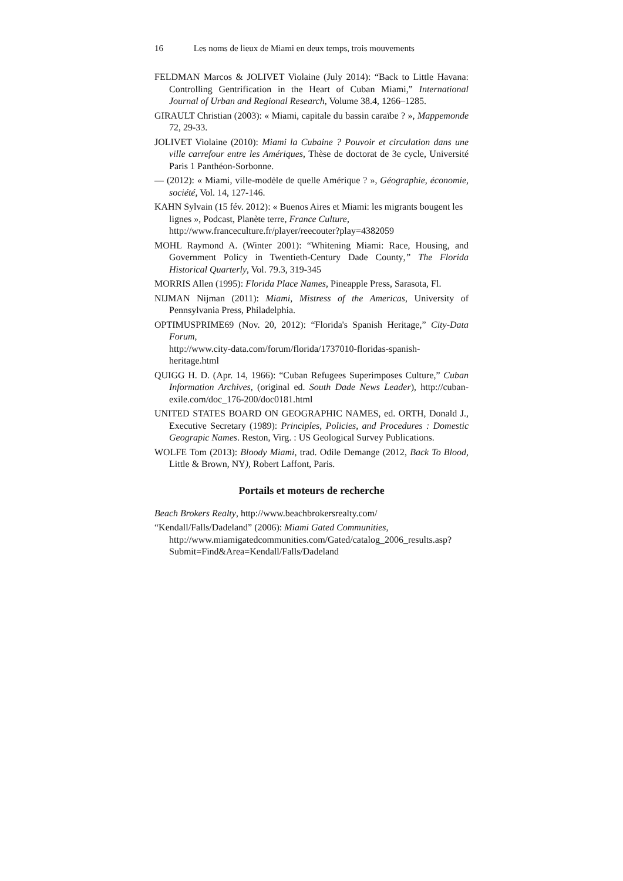16 Les noms de lieux de Miami en deux temps, trois mouvements
FELDMAN Marcos & JOLIVET Violaine (July 2014): “Back to Little Havana: Controlling Gentrification in the Heart of Cuban Miami,” International Journal of Urban and Regional Research, Volume 38.4, 1266–1285.
GIRAULT Christian (2003): « Miami, capitale du bassin caraïbe ? », Mappemonde 72, 29-33.
JOLIVET Violaine (2010): Miami la Cubaine ? Pouvoir et circulation dans une ville carrefour entre les Amériques, Thèse de doctorat de 3e cycle, Université Paris 1 Panthéon-Sorbonne.
— (2012): « Miami, ville-modèle de quelle Amérique ? », Géographie, économie, société, Vol. 14, 127-146.
KAHN Sylvain (15 fév. 2012): « Buenos Aires et Miami: les migrants bougent les lignes », Podcast, Planète terre, France Culture, http://www.franceculture.fr/player/reecouter?play=4382059
MOHL Raymond A. (Winter 2001): “Whitening Miami: Race, Housing, and Government Policy in Twentieth-Century Dade County,” The Florida Historical Quarterly, Vol. 79.3, 319-345
MORRIS Allen (1995): Florida Place Names, Pineapple Press, Sarasota, Fl.
NIJMAN Nijman (2011): Miami, Mistress of the Americas, University of Pennsylvania Press, Philadelphia.
OPTIMUSPRIME69 (Nov. 20, 2012): “Florida's Spanish Heritage,” City-Data Forum,
http://www.city-data.com/forum/florida/1737010-floridas-spanish-heritage.html
QUIGG H. D. (Apr. 14, 1966): “Cuban Refugees Superimposes Culture,” Cuban Information Archives, (original ed. South Dade News Leader), http://cuban-exile.com/doc_176-200/doc0181.html
UNITED STATES BOARD ON GEOGRAPHIC NAMES, ed. ORTH, Donald J., Executive Secretary (1989): Principles, Policies, and Procedures : Domestic Geograpic Names. Reston, Virg. : US Geological Survey Publications.
WOLFE Tom (2013): Bloody Miami, trad. Odile Demange (2012, Back To Blood, Little & Brown, NY), Robert Laffont, Paris.
Portails et moteurs de recherche
Beach Brokers Realty, http://www.beachbrokersrealty.com/
“Kendall/Falls/Dadeland” (2006): Miami Gated Communities,
http://www.miamigatedcommunities.com/Gated/catalog_2006_results.asp?Submit=Find&Area=Kendall/Falls/Dadeland